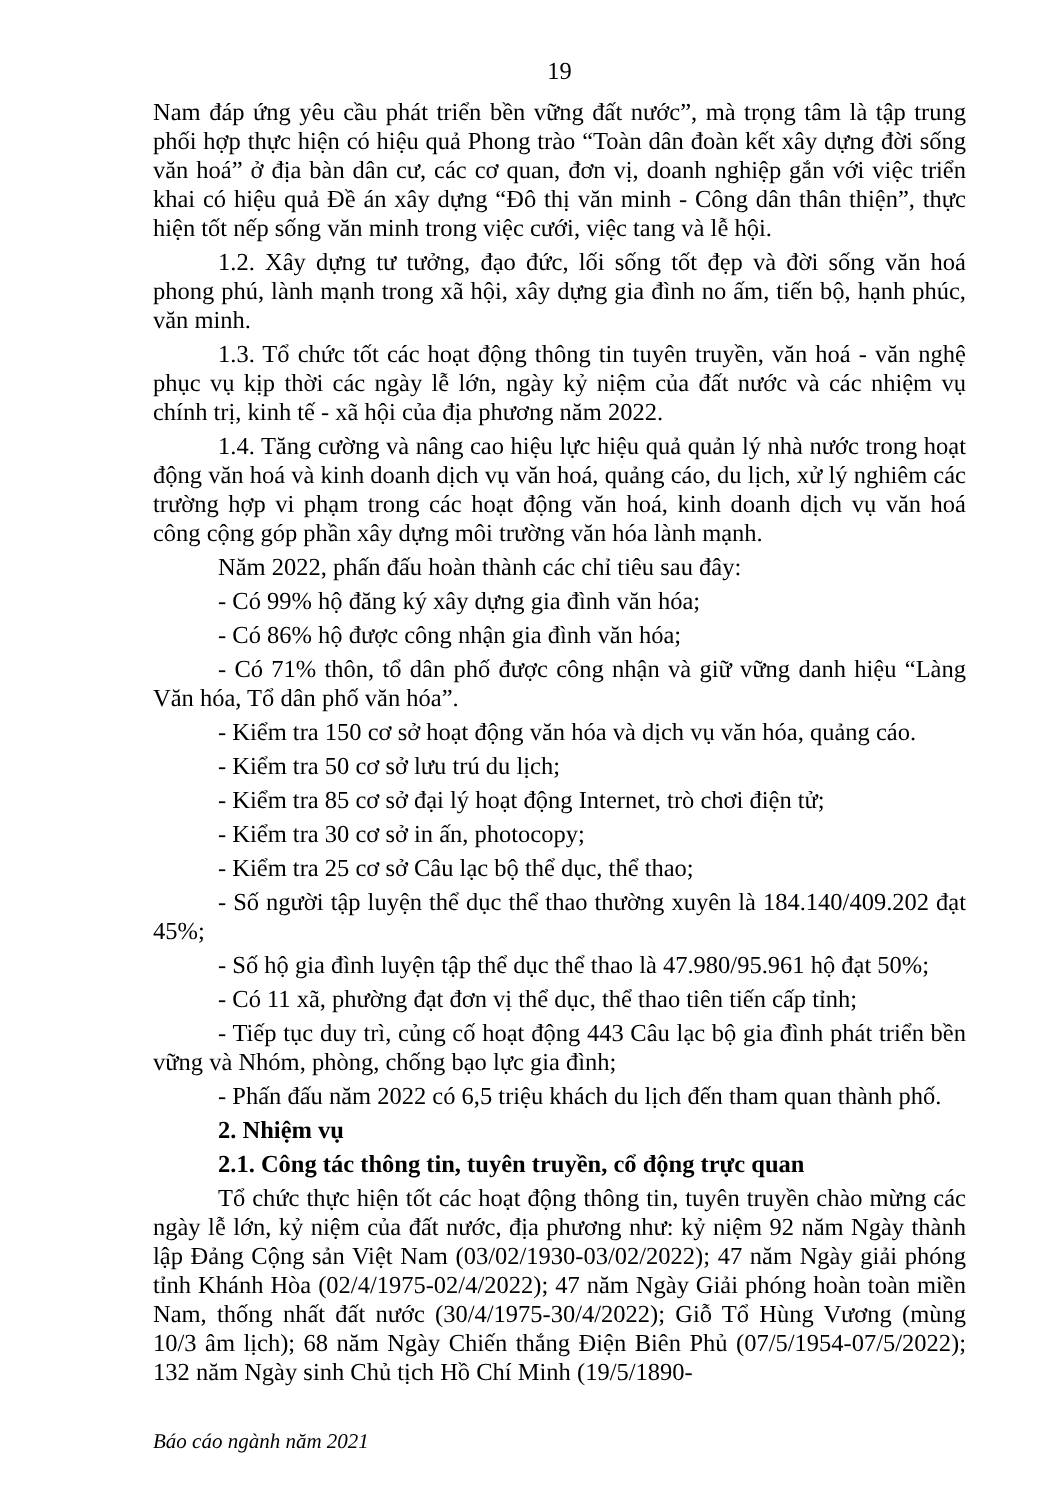19
Nam đáp ứng yêu cầu phát triển bền vững đất nước”, mà trọng tâm là tập trung phối hợp thực hiện có hiệu quả Phong trào “Toàn dân đoàn kết xây dựng đời sống văn hoá” ở địa bàn dân cư, các cơ quan, đơn vị, doanh nghiệp gắn với việc triển khai có hiệu quả Đề án xây dựng “Đô thị văn minh - Công dân thân thiện”, thực hiện tốt nếp sống văn minh trong việc cưới, việc tang và lễ hội.
1.2. Xây dựng tư tưởng, đạo đức, lối sống tốt đẹp và đời sống văn hoá phong phú, lành mạnh trong xã hội, xây dựng gia đình no ấm, tiến bộ, hạnh phúc, văn minh.
1.3. Tổ chức tốt các hoạt động thông tin tuyên truyền, văn hoá - văn nghệ phục vụ kịp thời các ngày lễ lớn, ngày kỷ niệm của đất nước và các nhiệm vụ chính trị, kinh tế - xã hội của địa phương năm 2022.
1.4. Tăng cường và nâng cao hiệu lực hiệu quả quản lý nhà nước trong hoạt động văn hoá và kinh doanh dịch vụ văn hoá, quảng cáo, du lịch, xử lý nghiêm các trường hợp vi phạm trong các hoạt động văn hoá, kinh doanh dịch vụ văn hoá công cộng góp phần xây dựng môi trường văn hóa lành mạnh.
Năm 2022, phấn đấu hoàn thành các chỉ tiêu sau đây:
- Có 99% hộ đăng ký xây dựng gia đình văn hóa;
- Có 86% hộ được công nhận gia đình văn hóa;
- Có 71% thôn, tổ dân phố được công nhận và giữ vững danh hiệu “Làng Văn hóa, Tổ dân phố văn hóa”.
- Kiểm tra 150 cơ sở hoạt động văn hóa và dịch vụ văn hóa, quảng cáo.
- Kiểm tra 50 cơ sở lưu trú du lịch;
- Kiểm tra 85 cơ sở đại lý hoạt động Internet, trò chơi điện tử;
- Kiểm tra 30 cơ sở in ấn, photocopy;
- Kiểm tra 25 cơ sở Câu lạc bộ thể dục, thể thao;
- Số người tập luyện thể dục thể thao thường xuyên là 184.140/409.202 đạt 45%;
- Số hộ gia đình luyện tập thể dục thể thao là 47.980/95.961 hộ đạt 50%;
- Có 11 xã, phường đạt đơn vị thể dục, thể thao tiên tiến cấp tỉnh;
- Tiếp tục duy trì, củng cố hoạt động 443 Câu lạc bộ gia đình phát triển bền vững và Nhóm, phòng, chống bạo lực gia đình;
- Phấn đấu năm 2022 có 6,5 triệu khách du lịch đến tham quan thành phố.
2. Nhiệm vụ
2.1. Công tác thông tin, tuyên truyền, cổ động trực quan
Tổ chức thực hiện tốt các hoạt động thông tin, tuyên truyền chào mừng các ngày lễ lớn, kỷ niệm của đất nước, địa phương như: kỷ niệm 92 năm Ngày thành lập Đảng Cộng sản Việt Nam (03/02/1930-03/02/2022); 47 năm Ngày giải phóng tỉnh Khánh Hòa (02/4/1975-02/4/2022); 47 năm Ngày Giải phóng hoàn toàn miền Nam, thống nhất đất nước (30/4/1975-30/4/2022); Giỗ Tổ Hùng Vương (mùng 10/3 âm lịch); 68 năm Ngày Chiến thắng Điện Biên Phủ (07/5/1954-07/5/2022); 132 năm Ngày sinh Chủ tịch Hồ Chí Minh (19/5/1890-
Báo cáo ngành năm 2021